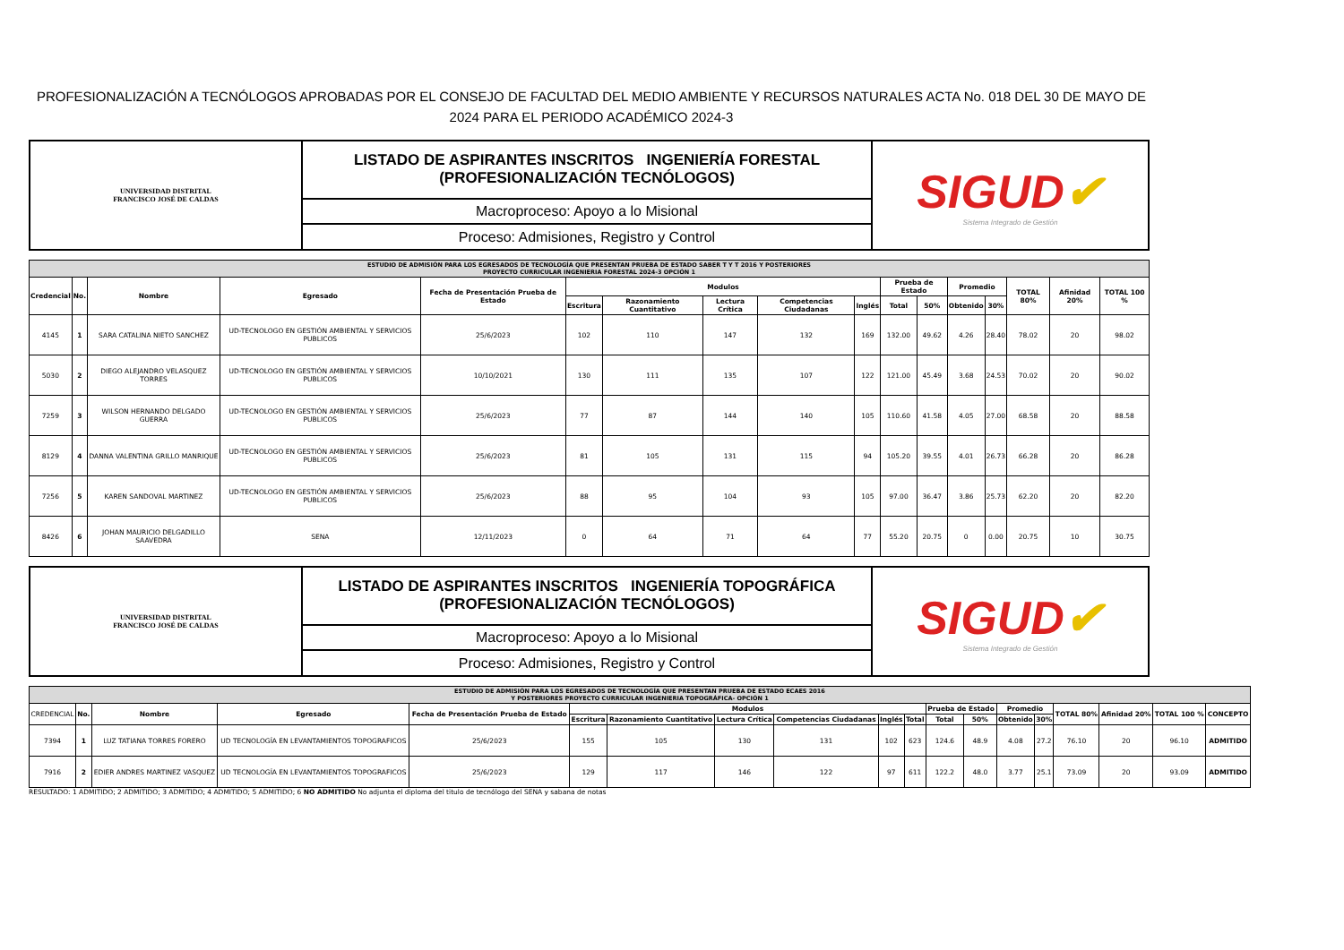PROFESIONALIZACIÓN A TECNÓLOGOS APROBADAS POR EL CONSEJO DE FACULTAD DEL MEDIO AMBIENTE Y RECURSOS NATURALES ACTA No. 018 DEL 30 DE MAYO DE 2024 PARA EL PERIODO ACADÉMICO 2024-3
| UNIVERSIDAD DISTRITAL FRANCISCO JOSÉ DE CALDAS | LISTADO DE ASPIRANTES INSCRITOS INGENIERÍA FORESTAL (PROFESIONALIZACIÓN TECNÓLOGOS) | SIGUD ✔ Sistema Integrado de Gestión |
| | Macroproceso: Apoyo a lo Misional | |
| | Proceso: Admisiones, Registro y Control | |
| ESTUDIO DE ADMISIÓN PARA LOS EGRESADOS DE TECNOLOGÍA QUE PRESENTAN PRUEBA DE ESTADO SABER T Y T 2016 Y POSTERIORES PROYECTO CURRICULAR INGENIERIA FORESTAL 2024-3 OPCIÓN 1 | | | | | | | | | | | | | | | | |
| Credencial | No. | Nombre | Egresado | Fecha de Presentación Prueba de Estado | Modulos | | | | | Prueba de Estado | | Promedio | | TOTAL 80% | Afinidad 20% | TOTAL 100 % |
| | | | | | Escritura | Razonamiento Cuantitativo | Lectura Crítica | Competencias Ciudadanas | Inglés | Total | 50% | Obtenido | 30% | | | |
| 4145 | 1 | SARA CATALINA NIETO SANCHEZ | UD-TECNOLOGO EN GESTIÓN AMBIENTAL Y SERVICIOS PUBLICOS | 25/6/2023 | 102 | 110 | 147 | 132 | 169 | 132.00 | 49.62 | 4.26 | 28.40 | 78.02 | 20 | 98.02 |
| 5030 | 2 | DIEGO ALEJANDRO VELASQUEZ TORRES | UD-TECNOLOGO EN GESTIÓN AMBIENTAL Y SERVICIOS PUBLICOS | 10/10/2021 | 130 | 111 | 135 | 107 | 122 | 121.00 | 45.49 | 3.68 | 24.53 | 70.02 | 20 | 90.02 |
| 7259 | 3 | WILSON HERNANDO DELGADO GUERRA | UD-TECNOLOGO EN GESTIÓN AMBIENTAL Y SERVICIOS PUBLICOS | 25/6/2023 | 77 | 87 | 144 | 140 | 105 | 110.60 | 41.58 | 4.05 | 27.00 | 68.58 | 20 | 88.58 |
| 8129 | 4 | DANNA VALENTINA GRILLO MANRIQUE | UD-TECNOLOGO EN GESTIÓN AMBIENTAL Y SERVICIOS PUBLICOS | 25/6/2023 | 81 | 105 | 131 | 115 | 94 | 105.20 | 39.55 | 4.01 | 26.73 | 66.28 | 20 | 86.28 |
| 7256 | 5 | KAREN SANDOVAL MARTINEZ | UD-TECNOLOGO EN GESTIÓN AMBIENTAL Y SERVICIOS PUBLICOS | 25/6/2023 | 88 | 95 | 104 | 93 | 105 | 97.00 | 36.47 | 3.86 | 25.73 | 62.20 | 20 | 82.20 |
| 8426 | 6 | JOHAN MAURICIO DELGADILLO SAAVEDRA | SENA | 12/11/2023 | 0 | 64 | 71 | 64 | 77 | 55.20 | 20.75 | 0 | 0.00 | 20.75 | 10 | 30.75 |
| UNIVERSIDAD DISTRITAL FRANCISCO JOSÉ DE CALDAS | LISTADO DE ASPIRANTES INSCRITOS INGENIERÍA TOPOGRÁFICA (PROFESIONALIZACIÓN TECNÓLOGOS) | SIGUD ✔ Sistema Integrado de Gestión |
| | Macroproceso: Apoyo a lo Misional | |
| | Proceso: Admisiones, Registro y Control | |
| ESTUDIO DE ADMISIÓN PARA LOS EGRESADOS DE TECNOLOGÍA QUE PRESENTAN PRUEBA DE ESTADO ECAES 2016 Y POSTERIORES PROYECTO CURRICULAR INGENIERIA TOPOGRÁFICA- OPCIÓN 1 | | | | | | | | | | | | | | | | | | |
| CREDENCIAL | No. | Nombre | Egresado | Fecha de Presentación Prueba de Estado | Modulos | | | | | | Prueba de Estado | | Promedio | | TOTAL 80% | Afinidad 20% | TOTAL 100 % | CONCEPTO |
| | | | | | Escritura | Razonamiento Cuantitativo | Lectura Crítica | Competencias Ciudadanas | Inglés | Total | Total | 50% | Obtenido | 30% | | | | |
| 7394 | 1 | LUZ TATIANA TORRES FORERO | UD TECNOLOGÍA EN LEVANTAMIENTOS TOPOGRAFICOS | 25/6/2023 | 155 | 105 | 130 | 131 | 102 | 623 | 124.6 | 48.9 | 4.08 | 27.2 | 76.10 | 20 | 96.10 | ADMITIDO |
| 7916 | 2 | EDIER ANDRES MARTINEZ VASQUEZ | UD TECNOLOGÍA EN LEVANTAMIENTOS TOPOGRAFICOS | 25/6/2023 | 129 | 117 | 146 | 122 | 97 | 611 | 122.2 | 48.0 | 3.77 | 25.1 | 73.09 | 20 | 93.09 | ADMITIDO |
RESULTADO: 1 ADMITIDO; 2 ADMITIDO; 3 ADMITIDO; 4 ADMITIDO; 5 ADMITIDO; 6 NO ADMITIDO No adjunta el diploma del titulo de tecnólogo del SENA y sabana de notas